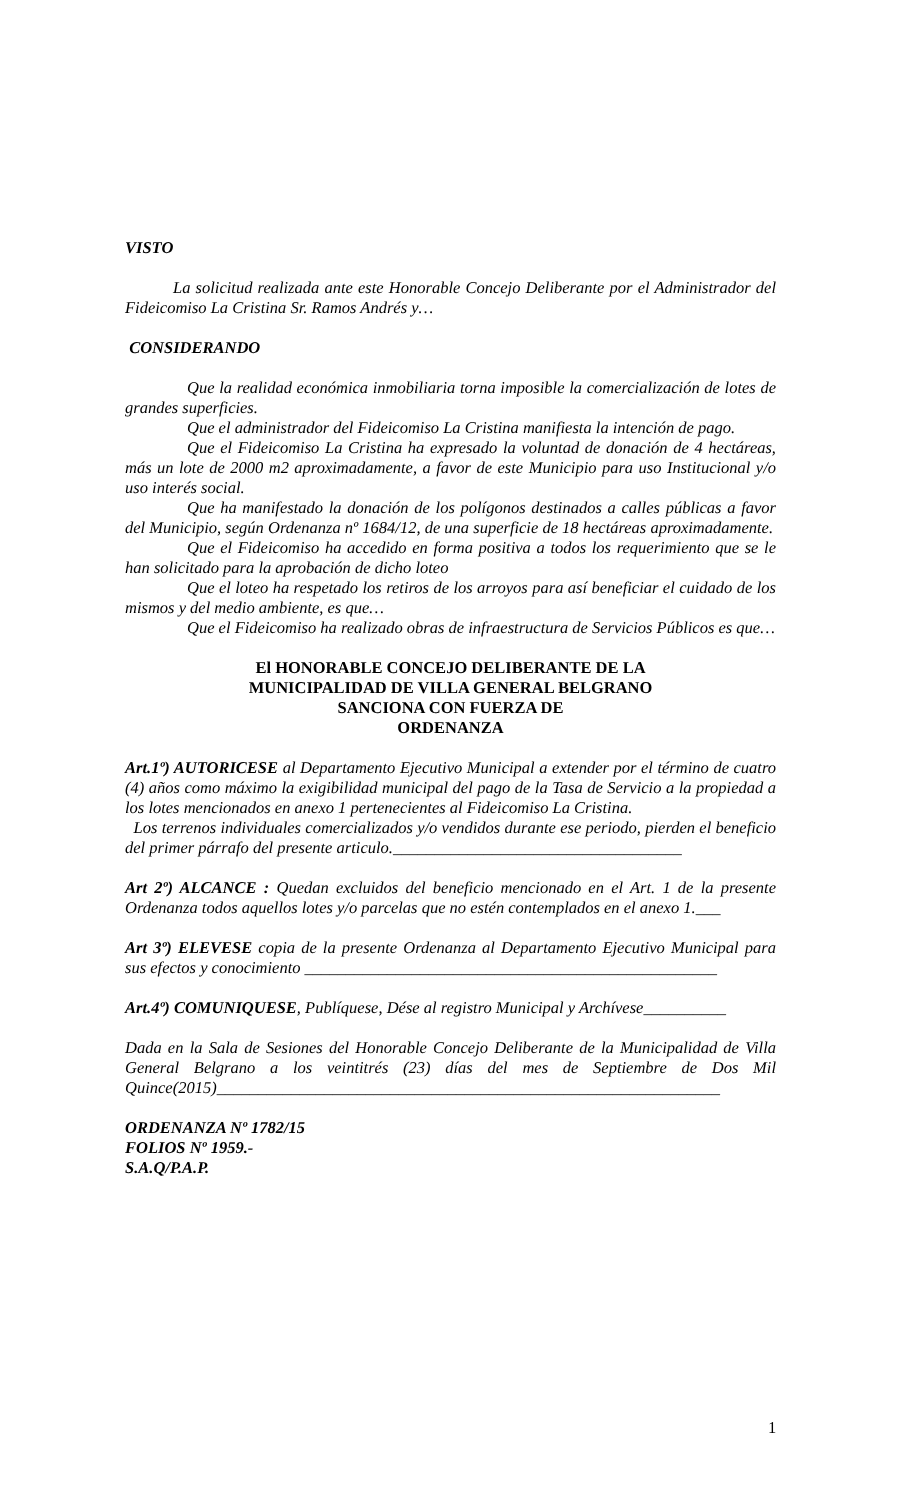VISTO
La solicitud realizada ante este Honorable Concejo Deliberante por el Administrador del Fideicomiso La Cristina Sr. Ramos Andrés y…
CONSIDERANDO
Que la realidad económica inmobiliaria torna imposible la comercialización de lotes de grandes superficies.
Que el administrador del Fideicomiso La Cristina manifiesta la intención de pago.
Que el Fideicomiso La Cristina ha expresado la voluntad de donación de 4 hectáreas, más un lote de 2000 m2 aproximadamente, a favor de este Municipio para uso Institucional y/o uso interés social.
Que ha manifestado la donación de los polígonos destinados a calles públicas a favor del Municipio, según Ordenanza nº 1684/12, de una superficie de 18 hectáreas aproximadamente.
Que el Fideicomiso ha accedido en forma positiva a todos los requerimiento que se le han solicitado para la aprobación de dicho loteo
Que el loteo ha respetado los retiros de los arroyos para así beneficiar el cuidado de los mismos y del medio ambiente, es que…
Que el Fideicomiso ha realizado obras de infraestructura de Servicios Públicos es que…
El HONORABLE CONCEJO DELIBERANTE DE LA
MUNICIPALIDAD DE VILLA GENERAL BELGRANO
SANCIONA CON FUERZA DE
ORDENANZA
Art.1º) AUTORICESE al Departamento Ejecutivo Municipal a extender por el término de cuatro (4) años como máximo la exigibilidad municipal del pago de la Tasa de Servicio a la propiedad a los lotes mencionados en anexo 1 pertenecientes al Fideicomiso La Cristina.
Los terrenos individuales comercializados y/o vendidos durante ese periodo, pierden el beneficio del primer párrafo del presente articulo.___________________________________
Art 2º) ALCANCE : Quedan excluidos del beneficio mencionado en el Art. 1 de la presente Ordenanza todos aquellos lotes y/o parcelas que no estén contemplados en el anexo 1.___
Art 3º) ELEVESE copia de la presente Ordenanza al Departamento Ejecutivo Municipal para sus efectos y conocimiento __________________________________________________
Art.4º) COMUNIQUESE, Publíquese, Dése al registro Municipal y Archívese__________
Dada en la Sala de Sesiones del Honorable Concejo Deliberante de la Municipalidad de Villa General Belgrano a los veintitrés (23) días del mes de Septiembre de Dos Mil Quince(2015)_____________________________________________________________
ORDENANZA Nº 1782/15
FOLIOS Nº 1959.-
S.A.Q/P.A.P.
1